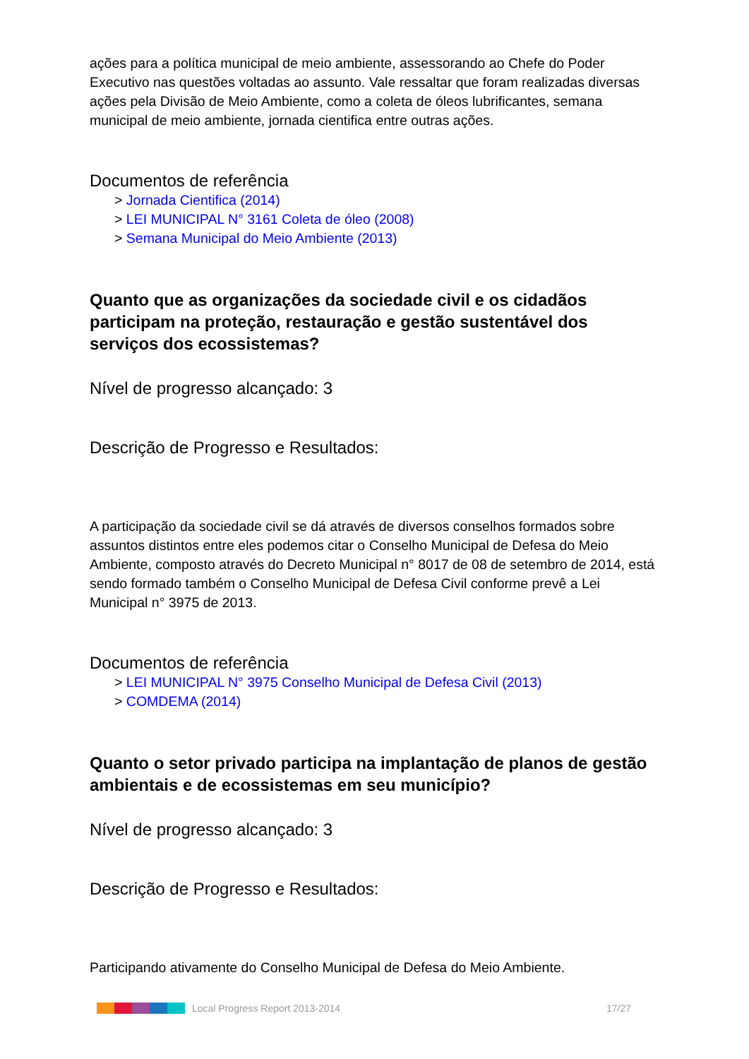ações para a política municipal de meio ambiente, assessorando ao Chefe do Poder Executivo nas questões voltadas ao assunto. Vale ressaltar que foram realizadas diversas ações pela Divisão de Meio Ambiente, como a coleta de óleos lubrificantes, semana municipal de meio ambiente, jornada cientifica entre outras ações.
Documentos de referência
> Jornada Cientifica (2014)
> LEI MUNICIPAL N° 3161 Coleta de óleo (2008)
> Semana Municipal do Meio Ambiente (2013)
Quanto que as organizações da sociedade civil e os cidadãos participam na proteção, restauração e gestão sustentável dos serviços dos ecossistemas?
Nível de progresso alcançado: 3
Descrição de Progresso e Resultados:
A participação da sociedade civil se dá através de diversos conselhos formados sobre assuntos distintos entre eles podemos citar o Conselho Municipal de Defesa do Meio Ambiente, composto através do Decreto Municipal n° 8017 de 08 de setembro de 2014, está sendo formado também o Conselho Municipal de Defesa Civil conforme prevê a Lei Municipal n° 3975 de 2013.
Documentos de referência
> LEI MUNICIPAL N° 3975 Conselho Municipal de Defesa Civil (2013)
> COMDEMA (2014)
Quanto o setor privado participa na implantação de planos de gestão ambientais e de ecossistemas em seu município?
Nível de progresso alcançado: 3
Descrição de Progresso e Resultados:
Participando ativamente do Conselho Municipal de Defesa do Meio Ambiente.
Local Progress Report 2013-2014 17/27